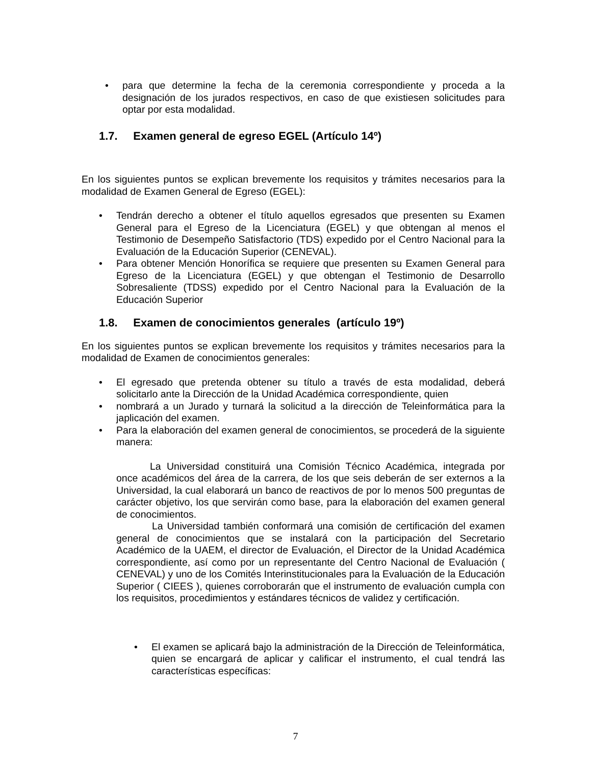• para que determine la fecha de la ceremonia correspondiente y proceda a la designación de los jurados respectivos, en caso de que existiesen solicitudes para optar por esta modalidad.
1.7. Examen general de egreso EGEL (Artículo 14º)
En los siguientes puntos se explican brevemente los requisitos y trámites necesarios para la modalidad de Examen General de Egreso (EGEL):
• Tendrán derecho a obtener el título aquellos egresados que presenten su Examen General para el Egreso de la Licenciatura (EGEL) y que obtengan al menos el Testimonio de Desempeño Satisfactorio (TDS) expedido por el Centro Nacional para la Evaluación de la Educación Superior (CENEVAL).
• Para obtener Mención Honorífica se requiere que presenten su Examen General para Egreso de la Licenciatura (EGEL) y que obtengan el Testimonio de Desarrollo Sobresaliente (TDSS) expedido por el Centro Nacional para la Evaluación de la Educación Superior
1.8. Examen de conocimientos generales (artículo 19º)
En los siguientes puntos se explican brevemente los requisitos y trámites necesarios para la modalidad de Examen de conocimientos generales:
• El egresado que pretenda obtener su título a través de esta modalidad, deberá solicitarlo ante la Dirección de la Unidad Académica correspondiente, quien
• nombrará a un Jurado y turnará la solicitud a la dirección de Teleinformática para la japlicación del examen.
• Para la elaboración del examen general de conocimientos, se procederá de la siguiente manera:
La Universidad constituirá una Comisión Técnico Académica, integrada por once académicos del área de la carrera, de los que seis deberán de ser externos a la Universidad, la cual elaborará un banco de reactivos de por lo menos 500 preguntas de carácter objetivo, los que servirán como base, para la elaboración del examen general de conocimientos.
La Universidad también conformará una comisión de certificación del examen general de conocimientos que se instalará con la participación del Secretario Académico de la UAEM, el director de Evaluación, el Director de la Unidad Académica correspondiente, así como por un representante del Centro Nacional de Evaluación ( CENEVAL) y uno de los Comités Interinstitucionales para la Evaluación de la Educación Superior ( CIEES ), quienes corroborarán que el instrumento de evaluación cumpla con los requisitos, procedimientos y estándares técnicos de validez y certificación.
• El examen se aplicará bajo la administración de la Dirección de Teleinformática, quien se encargará de aplicar y calificar el instrumento, el cual tendrá las características específicas:
7